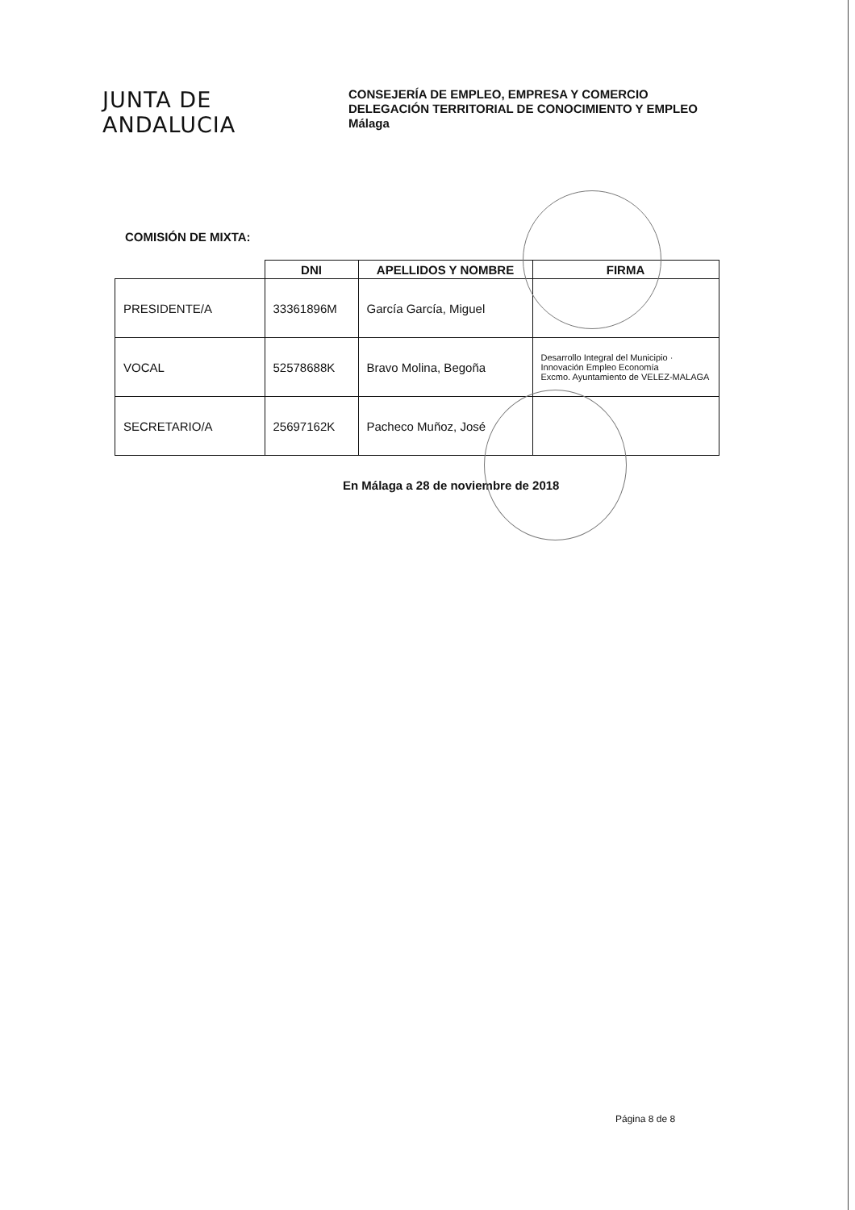JUNTA DE ANDALUCIA
CONSEJERÍA DE EMPLEO, EMPRESA Y COMERCIO
DELEGACIÓN TERRITORIAL DE CONOCIMIENTO Y EMPLEO
Málaga
COMISIÓN DE MIXTA:
| | DNI | APELLIDOS Y NOMBRE | FIRMA |
| --- | --- | --- | --- |
| PRESIDENTE/A | 33361896M | García García, Miguel | |
| VOCAL | 52578688K | Bravo Molina, Begoña | Desarrollo Integral del Municipio · Innovación Empleo Economía Excmo. Ayuntamiento de VELEZ-MALAGA |
| SECRETARIO/A | 25697162K | Pacheco Muñoz, José | |
En Málaga a 28 de noviembre de 2018
Página 8 de 8